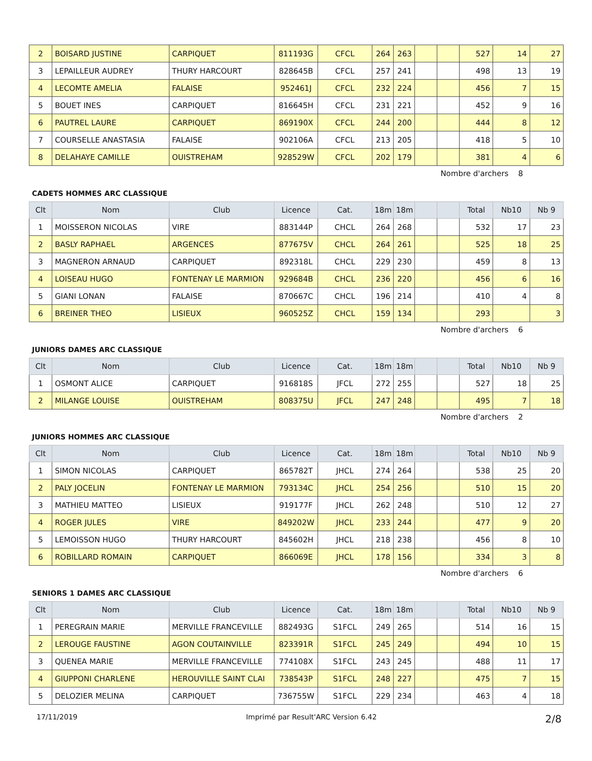| 2 | BOISARD JUSTINE | CARPIQUET | 811193G | CFCL | 264 | 263 | | | 527 | 14 | 27 |
| 3 | LEPAILLEUR AUDREY | THURY HARCOURT | 828645B | CFCL | 257 | 241 | | | 498 | 13 | 19 |
| 4 | LECOMTE AMELIA | FALAISE | 952461J | CFCL | 232 | 224 | | | 456 | 7 | 15 |
| 5 | BOUET INES | CARPIQUET | 816645H | CFCL | 231 | 221 | | | 452 | 9 | 16 |
| 6 | PAUTREL LAURE | CARPIQUET | 869190X | CFCL | 244 | 200 | | | 444 | 8 | 12 |
| 7 | COURSELLE ANASTASIA | FALAISE | 902106A | CFCL | 213 | 205 | | | 418 | 5 | 10 |
| 8 | DELAHAYE CAMILLE | OUISTREHAM | 928529W | CFCL | 202 | 179 | | | 381 | 4 | 6 |
Nombre d'archers 8
CADETS HOMMES ARC CLASSIQUE
| Clt | Nom | Club | Licence | Cat. | 18m | 18m | | | Total | Nb10 | Nb 9 |
| --- | --- | --- | --- | --- | --- | --- | --- | --- | --- | --- | --- |
| 1 | MOISSERON NICOLAS | VIRE | 883144P | CHCL | 264 | 268 | | | 532 | 17 | 23 |
| 2 | BASLY RAPHAEL | ARGENCES | 877675V | CHCL | 264 | 261 | | | 525 | 18 | 25 |
| 3 | MAGNERON ARNAUD | CARPIQUET | 892318L | CHCL | 229 | 230 | | | 459 | 8 | 13 |
| 4 | LOISEAU HUGO | FONTENAY LE MARMION | 929684B | CHCL | 236 | 220 | | | 456 | 6 | 16 |
| 5 | GIANI LONAN | FALAISE | 870667C | CHCL | 196 | 214 | | | 410 | 4 | 8 |
| 6 | BREINER THEO | LISIEUX | 960525Z | CHCL | 159 | 134 | | | 293 | | 3 |
Nombre d'archers 6
JUNIORS DAMES ARC CLASSIQUE
| Clt | Nom | Club | Licence | Cat. | 18m | 18m | | | Total | Nb10 | Nb 9 |
| --- | --- | --- | --- | --- | --- | --- | --- | --- | --- | --- | --- |
| 1 | OSMONT ALICE | CARPIQUET | 916818S | JFCL | 272 | 255 | | | 527 | 18 | 25 |
| 2 | MILANGE LOUISE | OUISTREHAM | 808375U | JFCL | 247 | 248 | | | 495 | 7 | 18 |
Nombre d'archers 2
JUNIORS HOMMES ARC CLASSIQUE
| Clt | Nom | Club | Licence | Cat. | 18m | 18m | | | Total | Nb10 | Nb 9 |
| --- | --- | --- | --- | --- | --- | --- | --- | --- | --- | --- | --- |
| 1 | SIMON NICOLAS | CARPIQUET | 865782T | JHCL | 274 | 264 | | | 538 | 25 | 20 |
| 2 | PALY JOCELIN | FONTENAY LE MARMION | 793134C | JHCL | 254 | 256 | | | 510 | 15 | 20 |
| 3 | MATHIEU MATTEO | LISIEUX | 919177F | JHCL | 262 | 248 | | | 510 | 12 | 27 |
| 4 | ROGER JULES | VIRE | 849202W | JHCL | 233 | 244 | | | 477 | 9 | 20 |
| 5 | LEMOISSON HUGO | THURY HARCOURT | 845602H | JHCL | 218 | 238 | | | 456 | 8 | 10 |
| 6 | ROBILLARD ROMAIN | CARPIQUET | 866069E | JHCL | 178 | 156 | | | 334 | 3 | 8 |
Nombre d'archers 6
SENIORS 1 DAMES ARC CLASSIQUE
| Clt | Nom | Club | Licence | Cat. | 18m | 18m | | | Total | Nb10 | Nb 9 |
| --- | --- | --- | --- | --- | --- | --- | --- | --- | --- | --- | --- |
| 1 | PEREGRAIN MARIE | MERVILLE FRANCEVILLE | 882493G | S1FCL | 249 | 265 | | | 514 | 16 | 15 |
| 2 | LEROUGE FAUSTINE | AGON COUTAINVILLE | 823391R | S1FCL | 245 | 249 | | | 494 | 10 | 15 |
| 3 | QUENEA MARIE | MERVILLE FRANCEVILLE | 774108X | S1FCL | 243 | 245 | | | 488 | 11 | 17 |
| 4 | GIUPPONI CHARLENE | HEROUVILLE SAINT CLAI | 738543P | S1FCL | 248 | 227 | | | 475 | 7 | 15 |
| 5 | DELOZIER MELINA | CARPIQUET | 736755W | S1FCL | 229 | 234 | | | 463 | 4 | 18 |
17/11/2019 Imprimé par Result'ARC Version 6.42 2/8